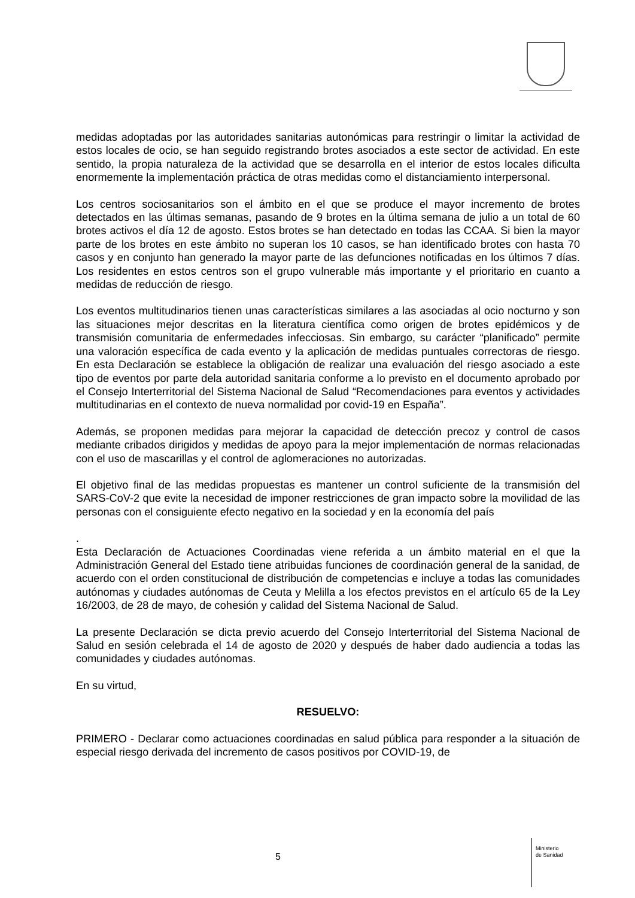medidas adoptadas por las autoridades sanitarias autonómicas para restringir o limitar la actividad de estos locales de ocio, se han seguido registrando brotes asociados a este sector de actividad. En este sentido, la propia naturaleza de la actividad que se desarrolla en el interior de estos locales dificulta enormemente la implementación práctica de otras medidas como el distanciamiento interpersonal.
Los centros sociosanitarios son el ámbito en el que se produce el mayor incremento de brotes detectados en las últimas semanas, pasando de 9 brotes en la última semana de julio a un total de 60 brotes activos el día 12 de agosto. Estos brotes se han detectado en todas las CCAA. Si bien la mayor parte de los brotes en este ámbito no superan los 10 casos, se han identificado brotes con hasta 70 casos y en conjunto han generado la mayor parte de las defunciones notificadas en los últimos 7 días. Los residentes en estos centros son el grupo vulnerable más importante y el prioritario en cuanto a medidas de reducción de riesgo.
Los eventos multitudinarios tienen unas características similares a las asociadas al ocio nocturno y son las situaciones mejor descritas en la literatura científica como origen de brotes epidémicos y de transmisión comunitaria de enfermedades infecciosas. Sin embargo, su carácter “planificado” permite una valoración específica de cada evento y la aplicación de medidas puntuales correctoras de riesgo. En esta Declaración se establece la obligación de realizar una evaluación del riesgo asociado a este tipo de eventos por parte dela autoridad sanitaria conforme a lo previsto en el documento aprobado por el Consejo Interterritorial del Sistema Nacional de Salud “Recomendaciones para eventos y actividades multitudinarias en el contexto de nueva normalidad por covid-19 en España”.
Además, se proponen medidas para mejorar la capacidad de detección precoz y control de casos mediante cribados dirigidos y medidas de apoyo para la mejor implementación de normas relacionadas con el uso de mascarillas y el control de aglomeraciones no autorizadas.
El objetivo final de las medidas propuestas es mantener un control suficiente de la transmisión del SARS-CoV-2 que evite la necesidad de imponer restricciones de gran impacto sobre la movilidad de las personas con el consiguiente efecto negativo en la sociedad y en la economía del país
.
Esta Declaración de Actuaciones Coordinadas viene referida a un ámbito material en el que la Administración General del Estado tiene atribuidas funciones de coordinación general de la sanidad, de acuerdo con el orden constitucional de distribución de competencias e incluye a todas las comunidades autónomas y ciudades autónomas de Ceuta y Melilla a los efectos previstos en el artículo 65 de la Ley 16/2003, de 28 de mayo, de cohesión y calidad del Sistema Nacional de Salud.
La presente Declaración se dicta previo acuerdo del Consejo Interterritorial del Sistema Nacional de Salud en sesión celebrada el 14 de agosto de 2020 y después de haber dado audiencia a todas las comunidades y ciudades autónomas.
En su virtud,
RESUELVO:
PRIMERO - Declarar como actuaciones coordinadas en salud pública para responder a la situación de especial riesgo derivada del incremento de casos positivos por COVID-19, de
5
Ministerio
de Sanidad